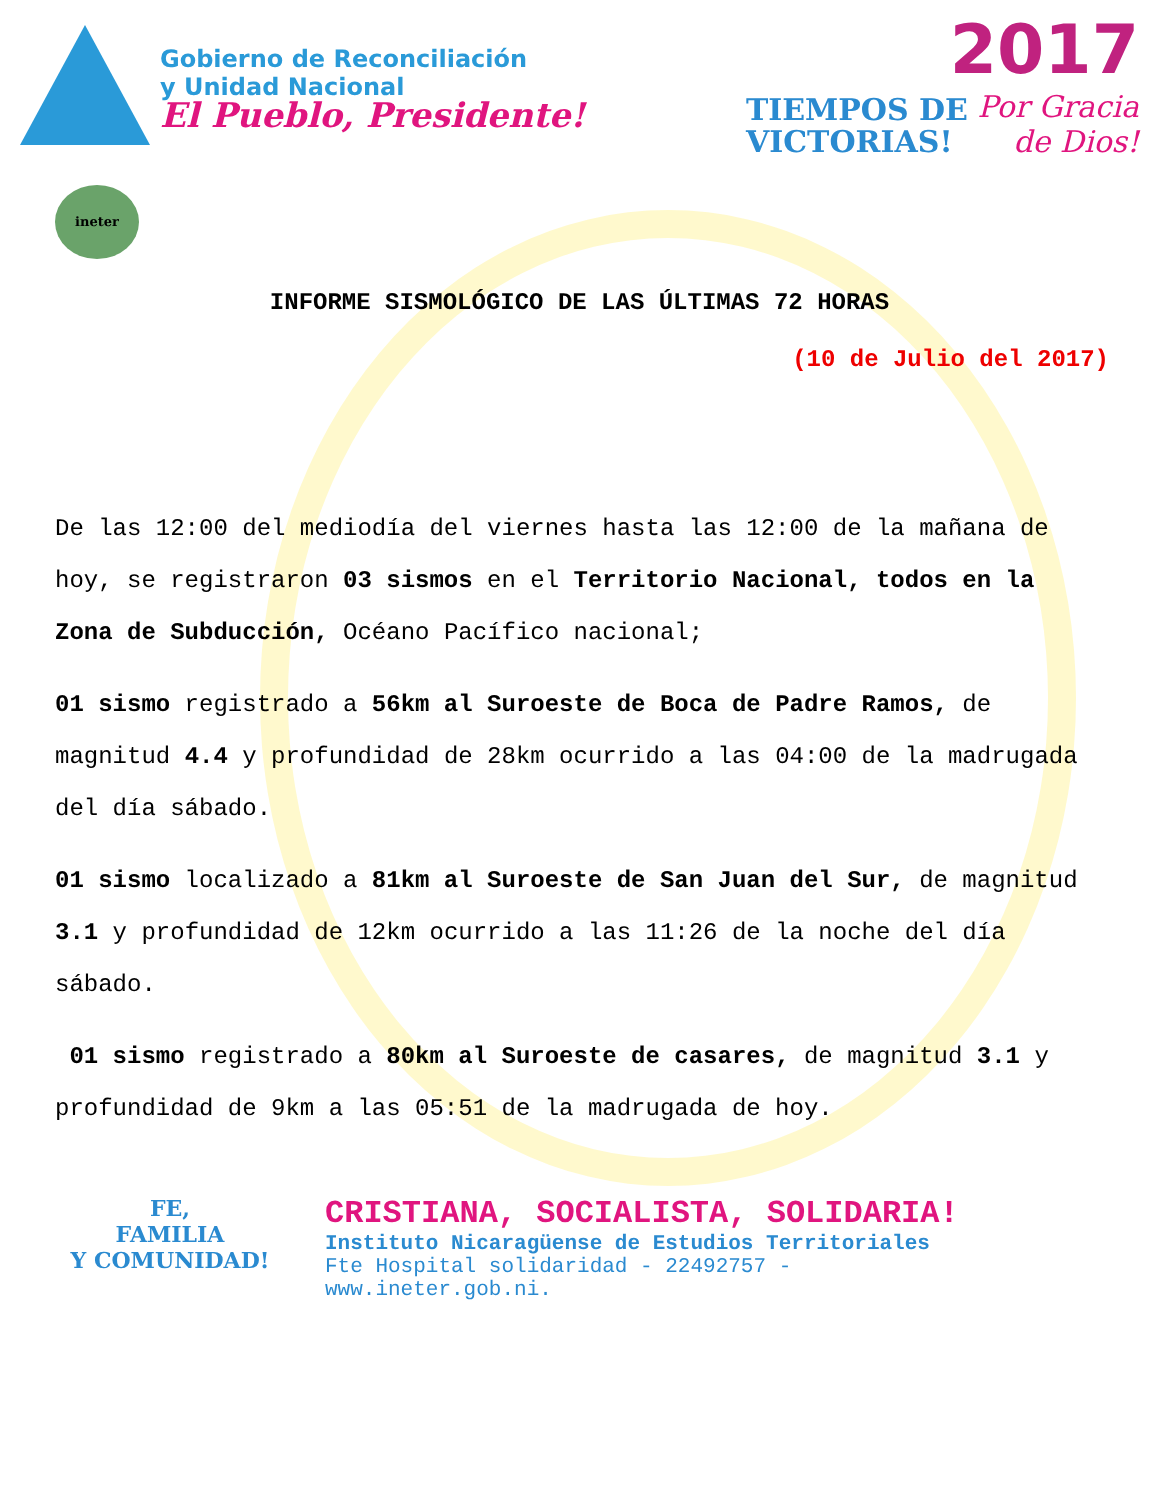Gobierno de Reconciliación
y Unidad Nacional
El Pueblo, Presidente!
2017
TIEMPOS DE
VICTORIAS!
Por Gracia
de Dios!
ineter
INFORME SISMOLÓGICO DE LAS ÚLTIMAS 72 HORAS
(10 de Julio del 2017)
De las 12:00 del mediodía del viernes hasta las 12:00 de la mañana de hoy, se registraron 03 sismos en el Territorio Nacional, todos en la Zona de Subducción, Océano Pacífico nacional;
01 sismo registrado a 56km al Suroeste de Boca de Padre Ramos, de magnitud 4.4 y profundidad de 28km ocurrido a las 04:00 de la madrugada del día sábado.
01 sismo localizado a 81km al Suroeste de San Juan del Sur, de magnitud 3.1 y profundidad de 12km ocurrido a las 11:26 de la noche del día sábado.
01 sismo registrado a 80km al Suroeste de casares, de magnitud 3.1 y profundidad de 9km a las 05:51 de la madrugada de hoy.
FE,
FAMILIA
Y COMUNIDAD!
CRISTIANA, SOCIALISTA, SOLIDARIA!
Instituto Nicaragüense de Estudios Territoriales
Fte Hospital solidaridad - 22492757 -
www.ineter.gob.ni.